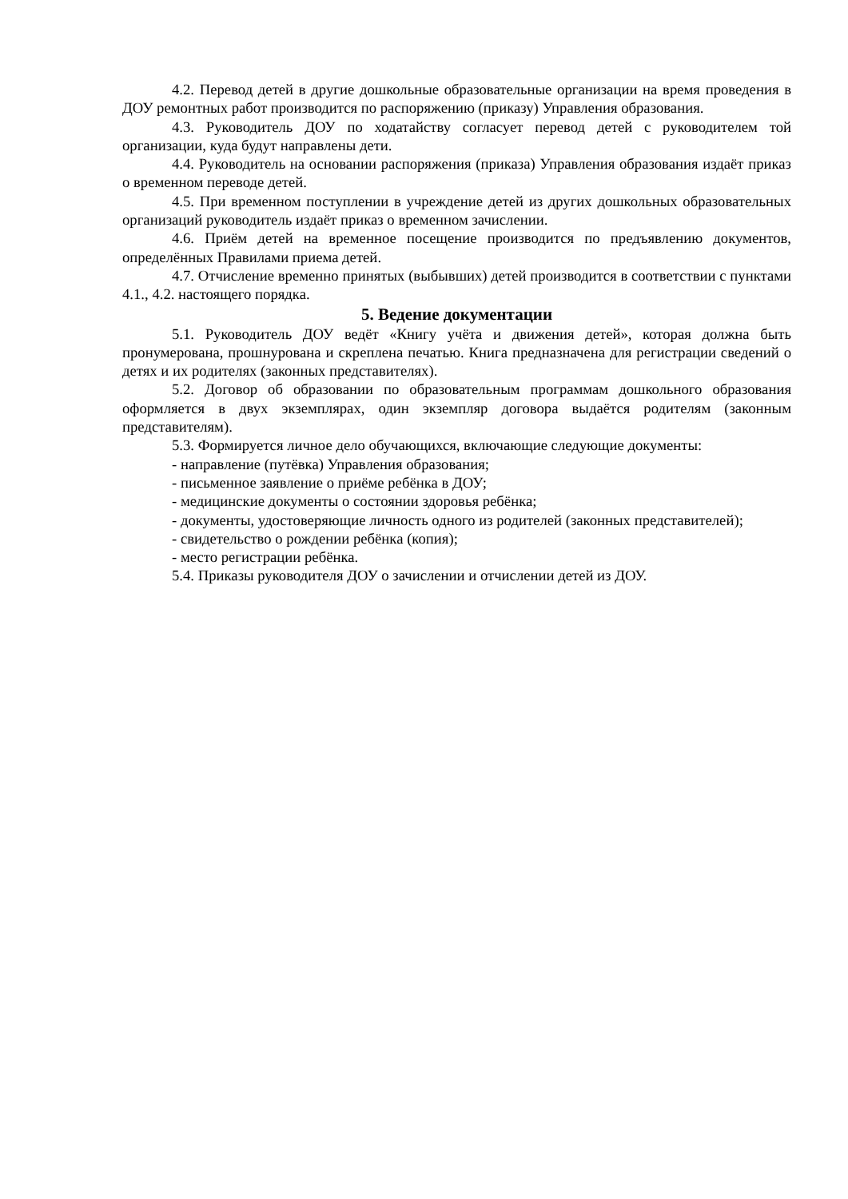4.2. Перевод детей в другие дошкольные образовательные организации на время проведения в ДОУ ремонтных работ производится по распоряжению (приказу) Управления образования.
4.3. Руководитель ДОУ по ходатайству согласует перевод детей с руководителем той организации, куда будут направлены дети.
4.4. Руководитель на основании распоряжения (приказа) Управления образования издаёт приказ о временном переводе детей.
4.5. При временном поступлении в учреждение детей из других дошкольных образовательных организаций руководитель издаёт приказ о временном зачислении.
4.6. Приём детей на временное посещение производится по предъявлению документов, определённых Правилами приема детей.
4.7. Отчисление временно принятых (выбывших) детей производится в соответствии с пунктами 4.1., 4.2. настоящего порядка.
5. Ведение документации
5.1. Руководитель ДОУ ведёт «Книгу учёта и движения детей», которая должна быть пронумерована, прошнурована и скреплена печатью. Книга предназначена для регистрации сведений о детях и их родителях (законных представителях).
5.2. Договор об образовании по образовательным программам дошкольного образования оформляется в двух экземплярах, один экземпляр договора выдаётся родителям (законным представителям).
5.3. Формируется личное дело обучающихся, включающие следующие документы:
- направление (путёвка) Управления образования;
- письменное заявление о приёме ребёнка в ДОУ;
- медицинские документы о состоянии здоровья ребёнка;
- документы, удостоверяющие личность одного из родителей (законных представителей);
- свидетельство о рождении ребёнка (копия);
- место регистрации ребёнка.
5.4. Приказы руководителя ДОУ о зачислении и отчислении детей из ДОУ.